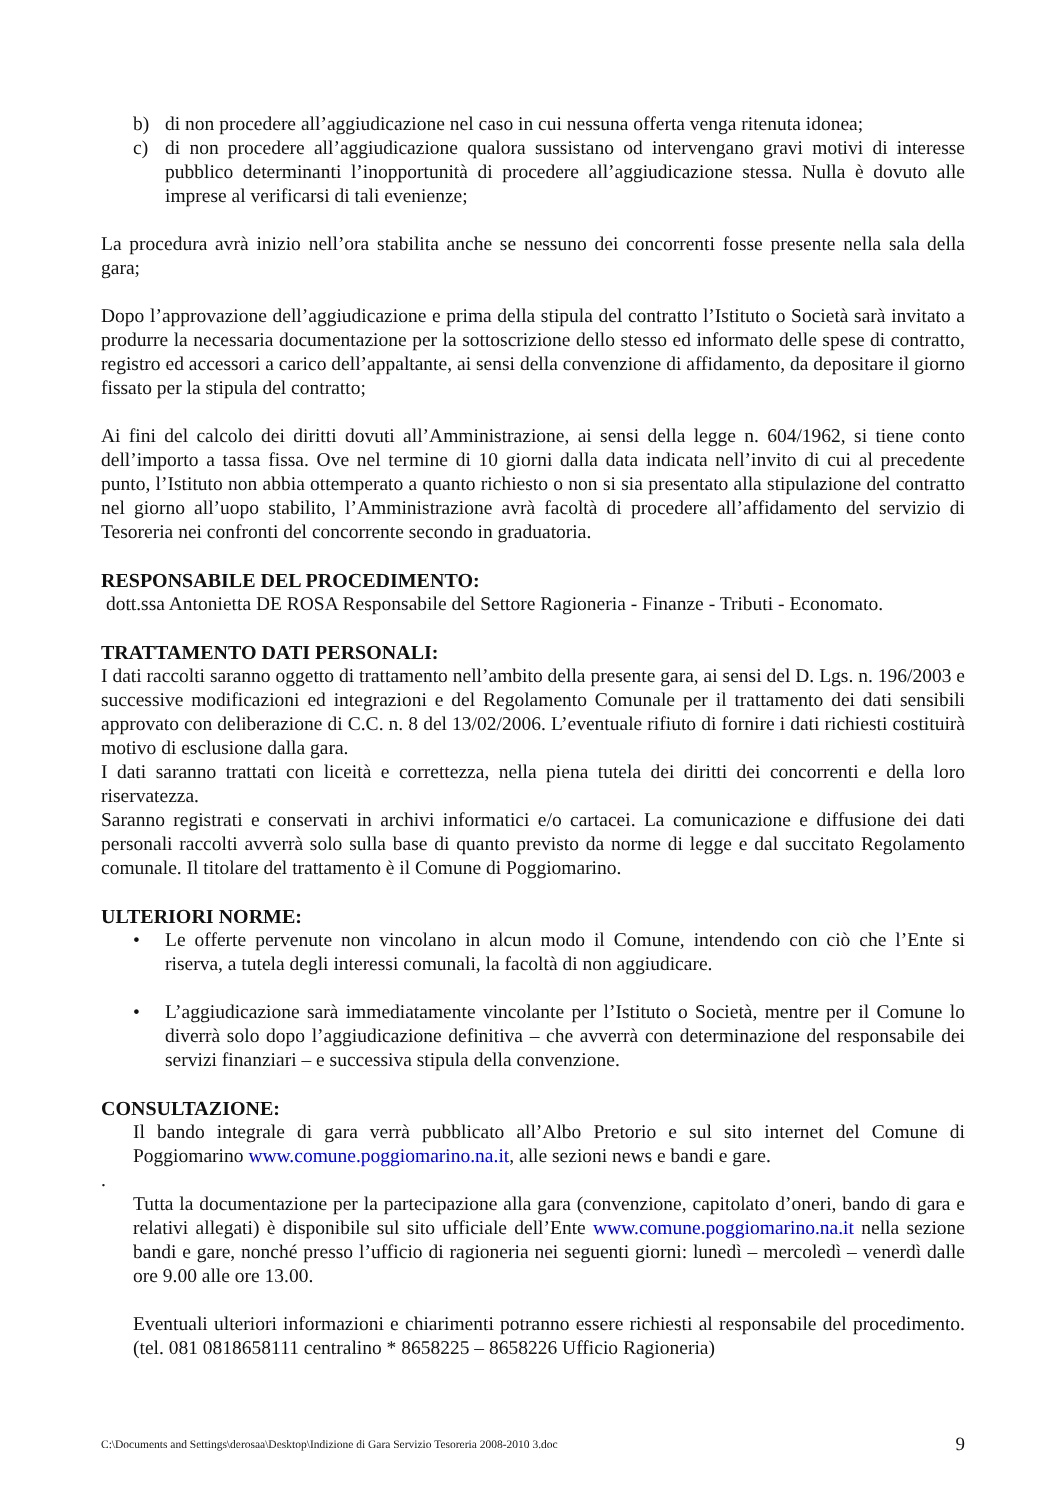b) di non procedere all’aggiudicazione nel caso in cui nessuna offerta venga ritenuta idonea;
c) di non procedere all’aggiudicazione qualora sussistano od intervengano gravi motivi di interesse pubblico determinanti l’inopportunità di procedere all’aggiudicazione stessa. Nulla è dovuto alle imprese al verificarsi di tali evenienze;
La procedura avrà inizio nell’ora stabilita anche se nessuno dei concorrenti fosse presente nella sala della gara;
Dopo l’approvazione dell’aggiudicazione e prima della stipula del contratto l’Istituto o Società sarà invitato a produrre la necessaria documentazione per la sottoscrizione dello stesso ed informato delle spese di contratto, registro ed accessori a carico dell’appaltante, ai sensi della convenzione di affidamento, da depositare il giorno fissato per la stipula del contratto;
Ai fini del calcolo dei diritti dovuti all’Amministrazione, ai sensi della legge n. 604/1962, si tiene conto dell’importo a tassa fissa. Ove nel termine di 10 giorni dalla data indicata nell’invito di cui al precedente punto, l’Istituto non abbia ottemperato a quanto richiesto o non si sia presentato alla stipulazione del contratto nel giorno all’uopo stabilito, l’Amministrazione avrà facoltà di procedere all’affidamento del servizio di Tesoreria nei confronti del concorrente secondo in graduatoria.
RESPONSABILE DEL PROCEDIMENTO:
dott.ssa Antonietta DE ROSA Responsabile del Settore Ragioneria - Finanze - Tributi - Economato.
TRATTAMENTO DATI PERSONALI:
I dati raccolti saranno oggetto di trattamento nell’ambito della presente gara, ai sensi del D. Lgs. n. 196/2003 e successive modificazioni ed integrazioni e del Regolamento Comunale per il trattamento dei dati sensibili approvato con deliberazione di C.C. n. 8 del 13/02/2006. L’eventuale rifiuto di fornire i dati richiesti costituirà motivo di esclusione dalla gara.
I dati saranno trattati con liceità e correttezza, nella piena tutela dei diritti dei concorrenti e della loro riservatezza.
Saranno registrati e conservati in archivi informatici e/o cartacei. La comunicazione e diffusione dei dati personali raccolti avverrà solo sulla base di quanto previsto da norme di legge e dal succitato Regolamento comunale. Il titolare del trattamento è il Comune di Poggiomarino.
ULTERIORI NORME:
• Le offerte pervenute non vincolano in alcun modo il Comune, intendendo con ciò che l’Ente si riserva, a tutela degli interessi comunali, la facoltà di non aggiudicare.
• L’aggiudicazione sarà immediatamente vincolante per l’Istituto o Società, mentre per il Comune lo diverrà solo dopo l’aggiudicazione definitiva – che avverrà con determinazione del responsabile dei servizi finanziari – e successiva stipula della convenzione.
CONSULTAZIONE:
Il bando integrale di gara verrà pubblicato all’Albo Pretorio e sul sito internet del Comune di Poggiomarino www.comune.poggiomarino.na.it, alle sezioni news e bandi e gare.
.
Tutta la documentazione per la partecipazione alla gara (convenzione, capitolato d’oneri, bando di gara e relativi allegati) è disponibile sul sito ufficiale dell’Ente www.comune.poggiomarino.na.it nella sezione bandi e gare, nonché presso l’ufficio di ragioneria nei seguenti giorni: lunedì – mercoledì – venerdì dalle ore 9.00 alle ore 13.00.
Eventuali ulteriori informazioni e chiarimenti potranno essere richiesti al responsabile del procedimento. (tel. 081 0818658111 centralino * 8658225 – 8658226 Ufficio Ragioneria)
C:\Documents and Settings\derosaa\Desktop\Indizione di Gara Servizio Tesoreria 2008-2010 3.doc 9